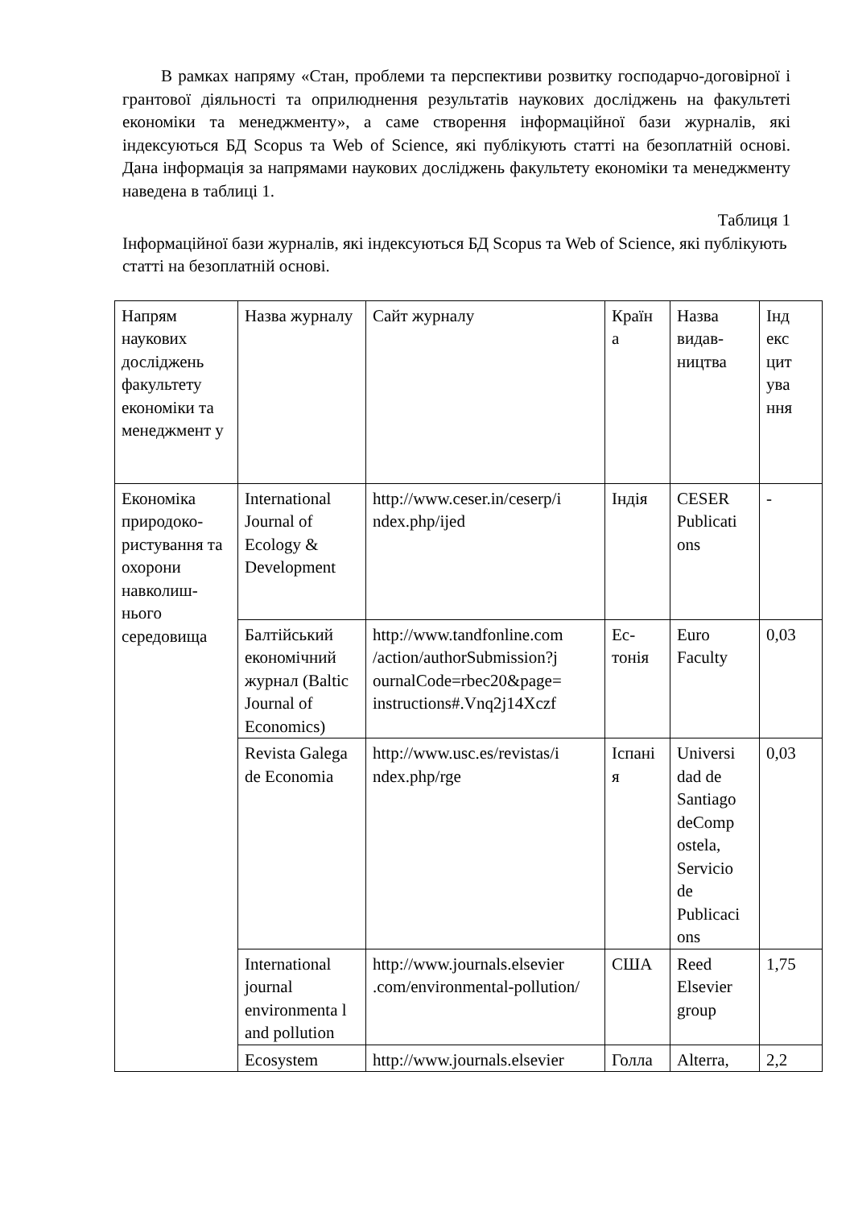В рамках напряму «Стан, проблеми та перспективи розвитку господарчо-договірної і грантової діяльності та оприлюднення результатів наукових досліджень на факультеті економіки та менеджменту», а саме створення інформаційної бази журналів, які індексуються БД Scopus та Web of Science, які публікують статті на безоплатній основі. Дана інформація за напрямами наукових досліджень факультету економіки та менеджменту наведена в таблиці 1.
Таблиця 1
Інформаційної бази журналів, які індексуються БД Scopus та Web of Science, які публікують статті на безоплатній основі.
| Напрям наукових досліджень факультету економіки та менеджмент у | Назва журналу | Сайт журналу | Країн а | Назва видав-ництва | Інд екс цит ува ння |
| Економіка природоко-ристування та охорони навколиш-нього середовища | International Journal of Ecology & Development | http://www.ceser.in/ceserp/i ndex.php/ijed | Індія | CESER Publicati ons | - |
| | Балтійський економічний журнал (Baltic Journal of Economics) | http://www.tandfonline.com /action/authorSubmission?j ournalCode=rbec20&page= instructions#.Vnq2j14Xczf | Ес-тонія | Euro Faculty | 0,03 |
| | Revista Galega de Economia | http://www.usc.es/revistas/i ndex.php/rge | Іспані я | Universi dad de Santiago deComp ostela, Servicio de Publicaci ons | 0,03 |
| | International journal environmenta l and pollution | http://www.journals.elsevier .com/environmental-pollution/ | США | Reed Elsevier group | 1,75 |
| | Ecosystem | http://www.journals.elsevier | Голла | Alterra, | 2,2 |